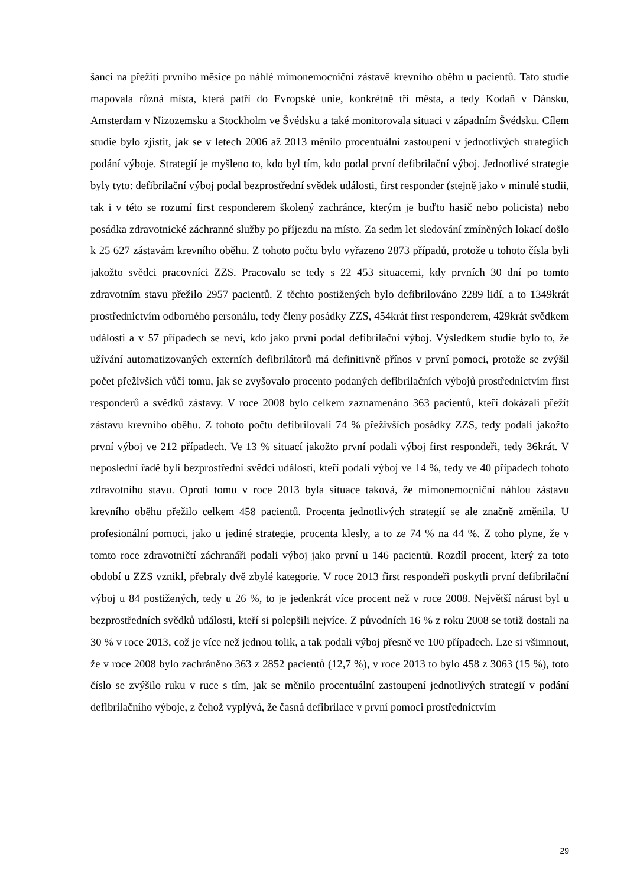šanci na přežití prvního měsíce po náhlé mimonemocniční zástavě krevního oběhu u pacientů. Tato studie mapovala různá místa, která patří do Evropské unie, konkrétně tři města, a tedy Kodaň v Dánsku, Amsterdam v Nizozemsku a Stockholm ve Švédsku a také monitorovala situaci v západním Švédsku. Cílem studie bylo zjistit, jak se v letech 2006 až 2013 měnilo procentuální zastoupení v jednotlivých strategiích podání výboje. Strategií je myšleno to, kdo byl tím, kdo podal první defibrilační výboj. Jednotlivé strategie byly tyto: defibrilační výboj podal bezprostřední svědek události, first responder (stejně jako v minulé studii, tak i v této se rozumí first responderem školený zachránce, kterým je buďto hasič nebo policista) nebo posádka zdravotnické záchranné služby po příjezdu na místo. Za sedm let sledování zmíněných lokací došlo k 25 627 zástavám krevního oběhu. Z tohoto počtu bylo vyřazeno 2873 případů, protože u tohoto čísla byli jakožto svědci pracovníci ZZS. Pracovalo se tedy s 22 453 situacemi, kdy prvních 30 dní po tomto zdravotním stavu přežilo 2957 pacientů. Z těchto postižených bylo defibrilováno 2289 lidí, a to 1349krát prostřednictvím odborného personálu, tedy členy posádky ZZS, 454krát first responderem, 429krát svědkem události a v 57 případech se neví, kdo jako první podal defibrilační výboj. Výsledkem studie bylo to, že užívání automatizovaných externích defibrilátorů má definitivně přínos v první pomoci, protože se zvýšil počet přeživších vůči tomu, jak se zvyšovalo procento podaných defibrilačních výbojů prostřednictvím first responderů a svědků zástavy. V roce 2008 bylo celkem zaznamenáno 363 pacientů, kteří dokázali přežít zástavu krevního oběhu. Z tohoto počtu defibrilovali 74 % přeživších posádky ZZS, tedy podali jakožto první výboj ve 212 případech. Ve 13 % situací jakožto první podali výboj first respondeři, tedy 36krát. V neposlední řadě byli bezprostřední svědci události, kteří podali výboj ve 14 %, tedy ve 40 případech tohoto zdravotního stavu. Oproti tomu v roce 2013 byla situace taková, že mimonemocniční náhlou zástavu krevního oběhu přežilo celkem 458 pacientů. Procenta jednotlivých strategií se ale značně změnila. U profesionální pomoci, jako u jediné strategie, procenta klesly, a to ze 74 % na 44 %. Z toho plyne, že v tomto roce zdravotničtí záchranáři podali výboj jako první u 146 pacientů. Rozdíl procent, který za toto období u ZZS vznikl, přebraly dvě zbylé kategorie. V roce 2013 first respondeři poskytli první defibrilační výboj u 84 postižených, tedy u 26 %, to je jedenkrát více procent než v roce 2008. Největší nárust byl u bezprostředních svědků události, kteří si polepšili nejvíce. Z původních 16 % z roku 2008 se totiž dostali na 30 % v roce 2013, což je více než jednou tolik, a tak podali výboj přesně ve 100 případech. Lze si všimnout, že v roce 2008 bylo zachráněno 363 z 2852 pacientů (12,7 %), v roce 2013 to bylo 458 z 3063 (15 %), toto číslo se zvýšilo ruku v ruce s tím, jak se měnilo procentuální zastoupení jednotlivých strategií v podání defibrilačního výboje, z čehož vyplývá, že časná defibrilace v první pomoci prostřednictvím
29